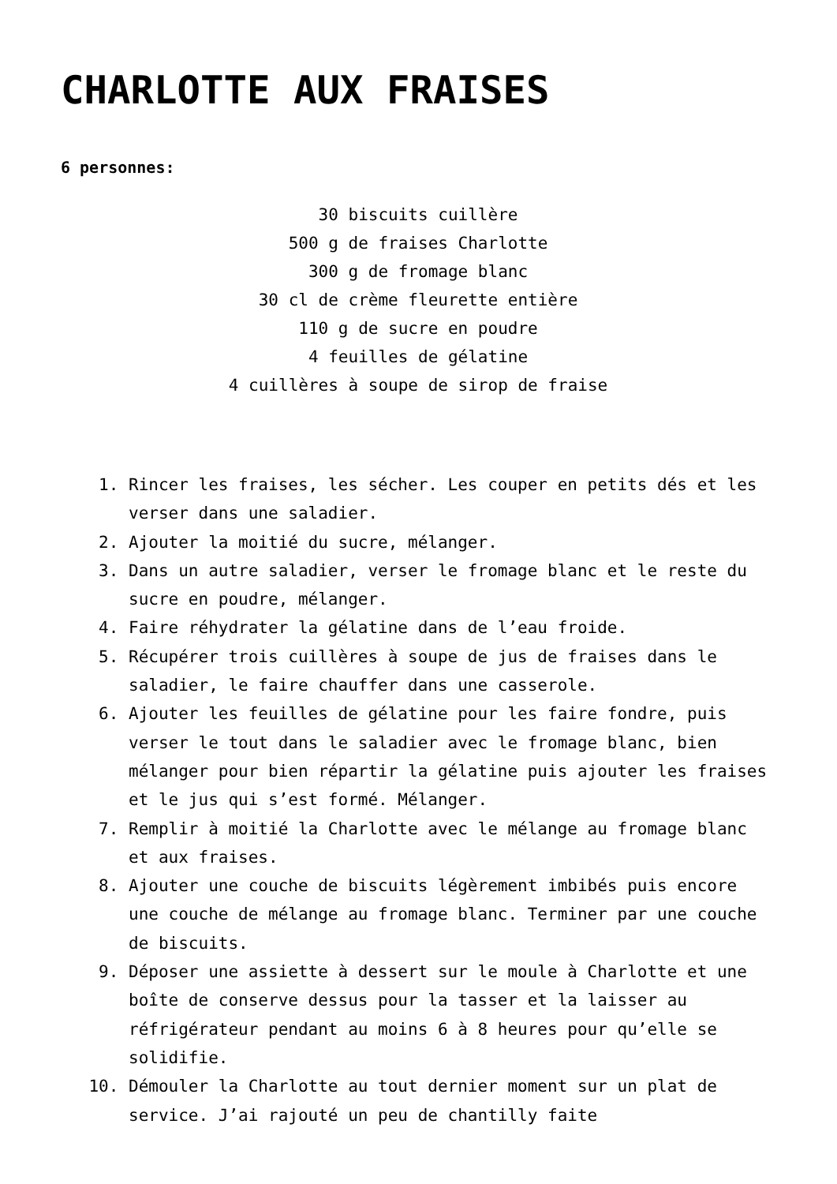CHARLOTTE AUX FRAISES
6 personnes:
30 biscuits cuillère
500 g de fraises Charlotte
300 g de fromage blanc
30 cl de crème fleurette entière
110 g de sucre en poudre
4 feuilles de gélatine
4 cuillères à soupe de sirop de fraise
1. Rincer les fraises, les sécher. Les couper en petits dés et les verser dans une saladier.
2. Ajouter la moitié du sucre, mélanger.
3. Dans un autre saladier, verser le fromage blanc et le reste du sucre en poudre, mélanger.
4. Faire réhydrater la gélatine dans de l’eau froide.
5. Récupérer trois cuillères à soupe de jus de fraises dans le saladier, le faire chauffer dans une casserole.
6. Ajouter les feuilles de gélatine pour les faire fondre, puis verser le tout dans le saladier avec le fromage blanc, bien mélanger pour bien répartir la gélatine puis ajouter les fraises et le jus qui s’est formé. Mélanger.
7. Remplir à moitié la Charlotte avec le mélange au fromage blanc et aux fraises.
8. Ajouter une couche de biscuits légèrement imbibés puis encore une couche de mélange au fromage blanc. Terminer par une couche de biscuits.
9. Déposer une assiette à dessert sur le moule à Charlotte et une boîte de conserve dessus pour la tasser et la laisser au réfrigérateur pendant au moins 6 à 8 heures pour qu’elle se solidifie.
10. Démouler la Charlotte au tout dernier moment sur un plat de service. J’ai rajouté un peu de chantilly faite